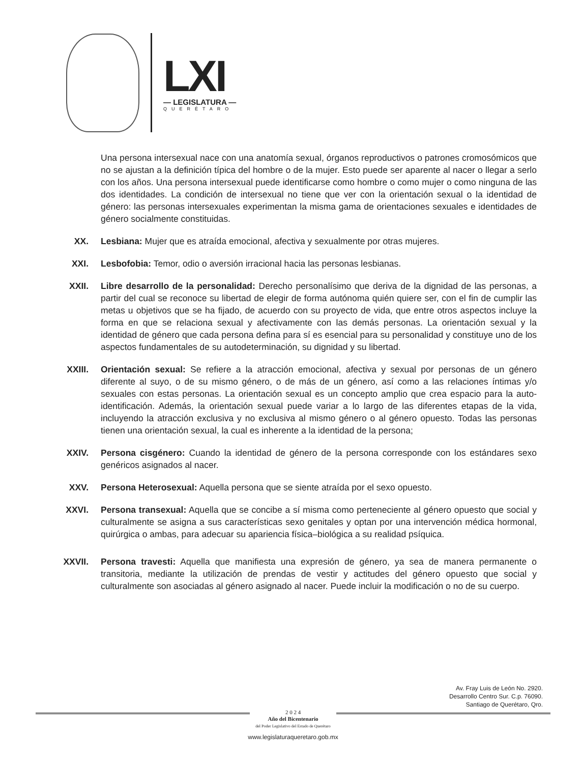LXI
— LEGISLATURA —
QUERÉTARO
Una persona intersexual nace con una anatomía sexual, órganos reproductivos o patrones cromosómicos que no se ajustan a la definición típica del hombre o de la mujer. Esto puede ser aparente al nacer o llegar a serlo con los años. Una persona intersexual puede identificarse como hombre o como mujer o como ninguna de las dos identidades. La condición de intersexual no tiene que ver con la orientación sexual o la identidad de género: las personas intersexuales experimentan la misma gama de orientaciones sexuales e identidades de género socialmente constituidas.
XX. Lesbiana: Mujer que es atraída emocional, afectiva y sexualmente por otras mujeres.
XXI. Lesbofobia: Temor, odio o aversión irracional hacia las personas lesbianas.
XXII. Libre desarrollo de la personalidad: Derecho personalísimo que deriva de la dignidad de las personas, a partir del cual se reconoce su libertad de elegir de forma autónoma quién quiere ser, con el fin de cumplir las metas u objetivos que se ha fijado, de acuerdo con su proyecto de vida, que entre otros aspectos incluye la forma en que se relaciona sexual y afectivamente con las demás personas. La orientación sexual y la identidad de género que cada persona defina para sí es esencial para su personalidad y constituye uno de los aspectos fundamentales de su autodeterminación, su dignidad y su libertad.
XXIII. Orientación sexual: Se refiere a la atracción emocional, afectiva y sexual por personas de un género diferente al suyo, o de su mismo género, o de más de un género, así como a las relaciones íntimas y/o sexuales con estas personas. La orientación sexual es un concepto amplio que crea espacio para la auto-identificación. Además, la orientación sexual puede variar a lo largo de las diferentes etapas de la vida, incluyendo la atracción exclusiva y no exclusiva al mismo género o al género opuesto. Todas las personas tienen una orientación sexual, la cual es inherente a la identidad de la persona;
XXIV. Persona cisgénero: Cuando la identidad de género de la persona corresponde con los estándares sexo genéricos asignados al nacer.
XXV. Persona Heterosexual: Aquella persona que se siente atraída por el sexo opuesto.
XXVI. Persona transexual: Aquella que se concibe a sí misma como perteneciente al género opuesto que social y culturalmente se asigna a sus características sexo genitales y optan por una intervención médica hormonal, quirúrgica o ambas, para adecuar su apariencia física–biológica a su realidad psíquica.
XXVII. Persona travesti: Aquella que manifiesta una expresión de género, ya sea de manera permanente o transitoria, mediante la utilización de prendas de vestir y actitudes del género opuesto que social y culturalmente son asociadas al género asignado al nacer. Puede incluir la modificación o no de su cuerpo.
Av. Fray Luis de León No. 2920.
Desarrollo Centro Sur. C.p. 76090.
Santiago de Querétaro, Qro.
2 0 2 4
Año del Bicentenario
del Poder Legislativo del Estado de Querétaro
www.legislaturaqueretaro.gob.mx